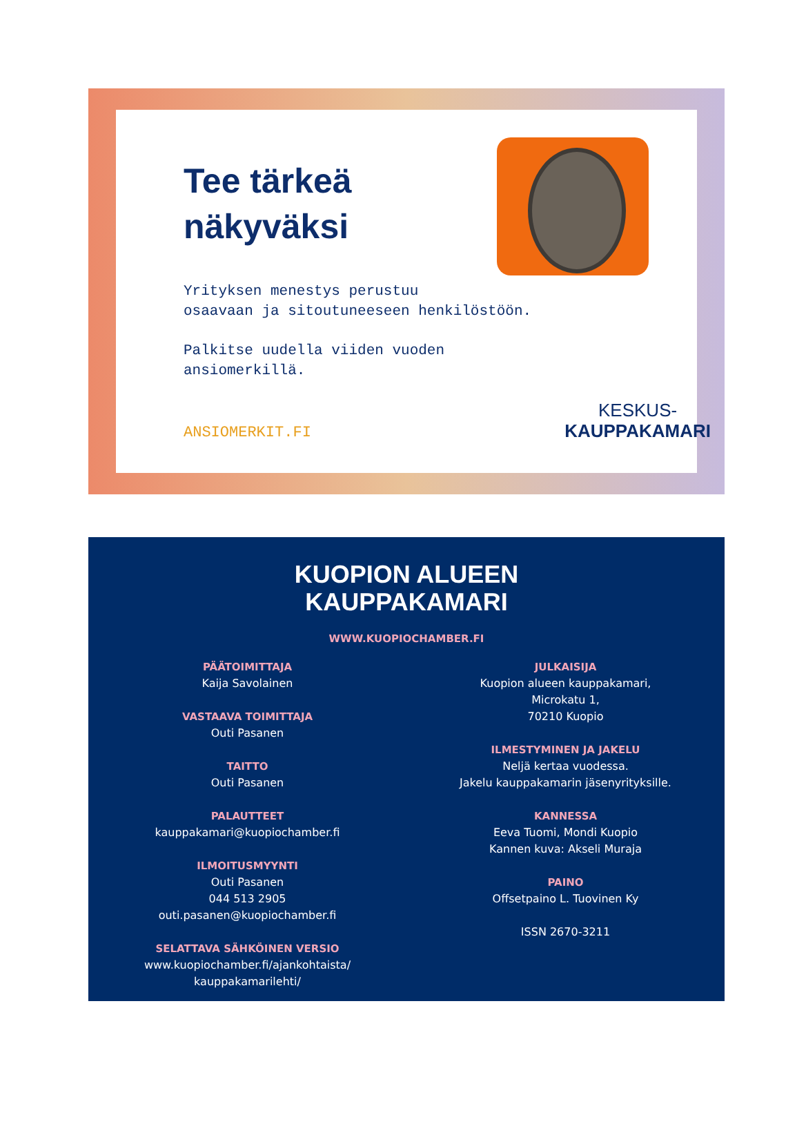Tee tärkeä
näkyväksi
Yrityksen menestys perustuu
osaavaan ja sitoutuneeseen henkilöstöön.
Palkitse uudella viiden vuoden
ansiomerkillä.
ANSIOMERKIT.FI KESKUS-
KAUPPAKAMARI
KUOPION ALUEEN
KAUPPAKAMARI
WWW.KUOPIOCHAMBER.FI
PÄÄTOIMITTAJA
Kaija Savolainen
VASTAAVA TOIMITTAJA
Outi Pasanen
TAITTO
Outi Pasanen
PALAUTTEET
kauppakamari@kuopiochamber.fi
ILMOITUSMYYNTI
Outi Pasanen
044 513 2905
outi.pasanen@kuopiochamber.fi
SELATTAVA SÄHKÖINEN VERSIO
www.kuopiochamber.fi/ajankohtaista/
kauppakamarilehti/
JULKAISIJA
Kuopion alueen kauppakamari,
Microkatu 1,
70210 Kuopio
ILMESTYMINEN JA JAKELU
Neljä kertaa vuodessa.
Jakelu kauppakamarin jäsenyrityksille.
KANNESSA
Eeva Tuomi, Mondi Kuopio
Kannen kuva: Akseli Muraja
PAINO
Offsetpaino L. Tuovinen Ky
ISSN 2670-3211